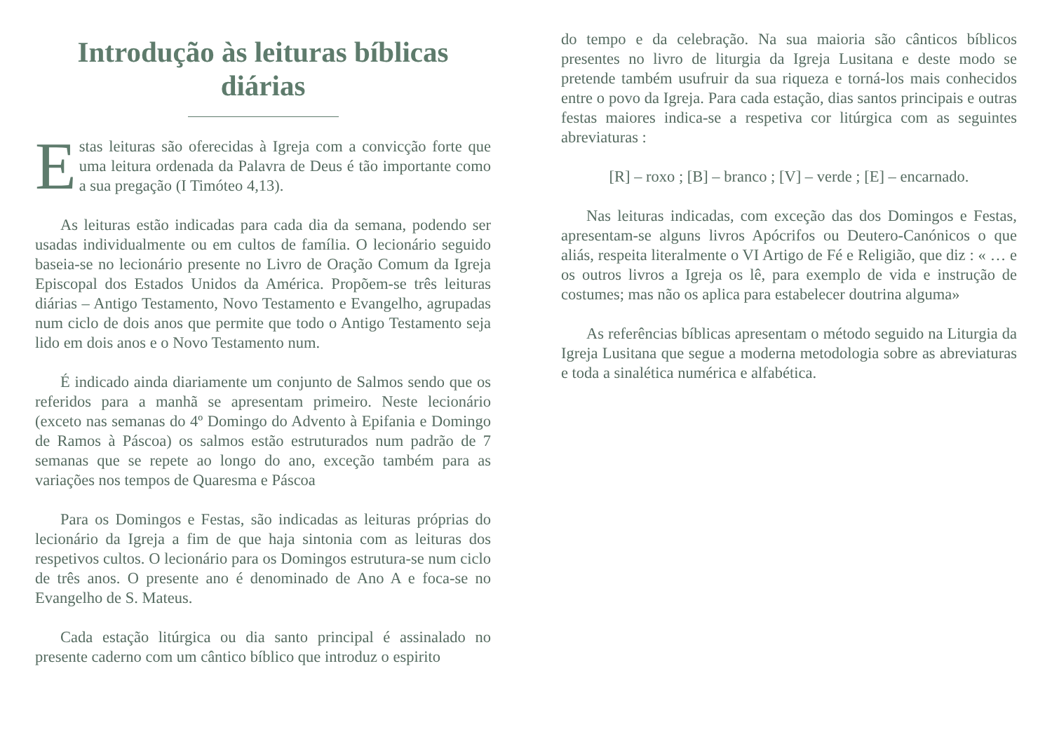Introdução às leituras bíblicas diárias
Estas leituras são oferecidas à Igreja com a convicção forte que uma leitura ordenada da Palavra de Deus é tão importante como a sua pregação (I Timóteo 4,13).
As leituras estão indicadas para cada dia da semana, podendo ser usadas individualmente ou em cultos de família. O lecionário seguido baseia-se no lecionário presente no Livro de Oração Comum da Igreja Episcopal dos Estados Unidos da América. Propõem-se três leituras diárias – Antigo Testamento, Novo Testamento e Evangelho, agrupadas num ciclo de dois anos que permite que todo o Antigo Testamento seja lido em dois anos e o Novo Testamento num.
É indicado ainda diariamente um conjunto de Salmos sendo que os referidos para a manhã se apresentam primeiro. Neste lecionário (exceto nas semanas do 4º Domingo do Advento à Epifania e Domingo de Ramos à Páscoa) os salmos estão estruturados num padrão de 7 semanas que se repete ao longo do ano, exceção também para as variações nos tempos de Quaresma e Páscoa
Para os Domingos e Festas, são indicadas as leituras próprias do lecionário da Igreja a fim de que haja sintonia com as leituras dos respetivos cultos. O lecionário para os Domingos estrutura-se num ciclo de três anos. O presente ano é denominado de Ano A e foca-se no Evangelho de S. Mateus.
Cada estação litúrgica ou dia santo principal é assinalado no presente caderno com um cântico bíblico que introduz o espirito
do tempo e da celebração. Na sua maioria são cânticos bíblicos presentes no livro de liturgia da Igreja Lusitana e deste modo se pretende também usufruir da sua riqueza e torná-los mais conhecidos entre o povo da Igreja. Para cada estação, dias santos principais e outras festas maiores indica-se a respetiva cor litúrgica com as seguintes abreviaturas :
[R] – roxo ; [B] – branco ; [V] – verde ; [E] – encarnado.
Nas leituras indicadas, com exceção das dos Domingos e Festas, apresentam-se alguns livros Apócrifos ou Deutero-Canónicos o que aliás, respeita literalmente o VI Artigo de Fé e Religião, que diz : « … e os outros livros a Igreja os lê, para exemplo de vida e instrução de costumes; mas não os aplica para estabelecer doutrina alguma»
As referências bíblicas apresentam o método seguido na Liturgia da Igreja Lusitana que segue a moderna metodologia sobre as abreviaturas e toda a sinalética numérica e alfabética.